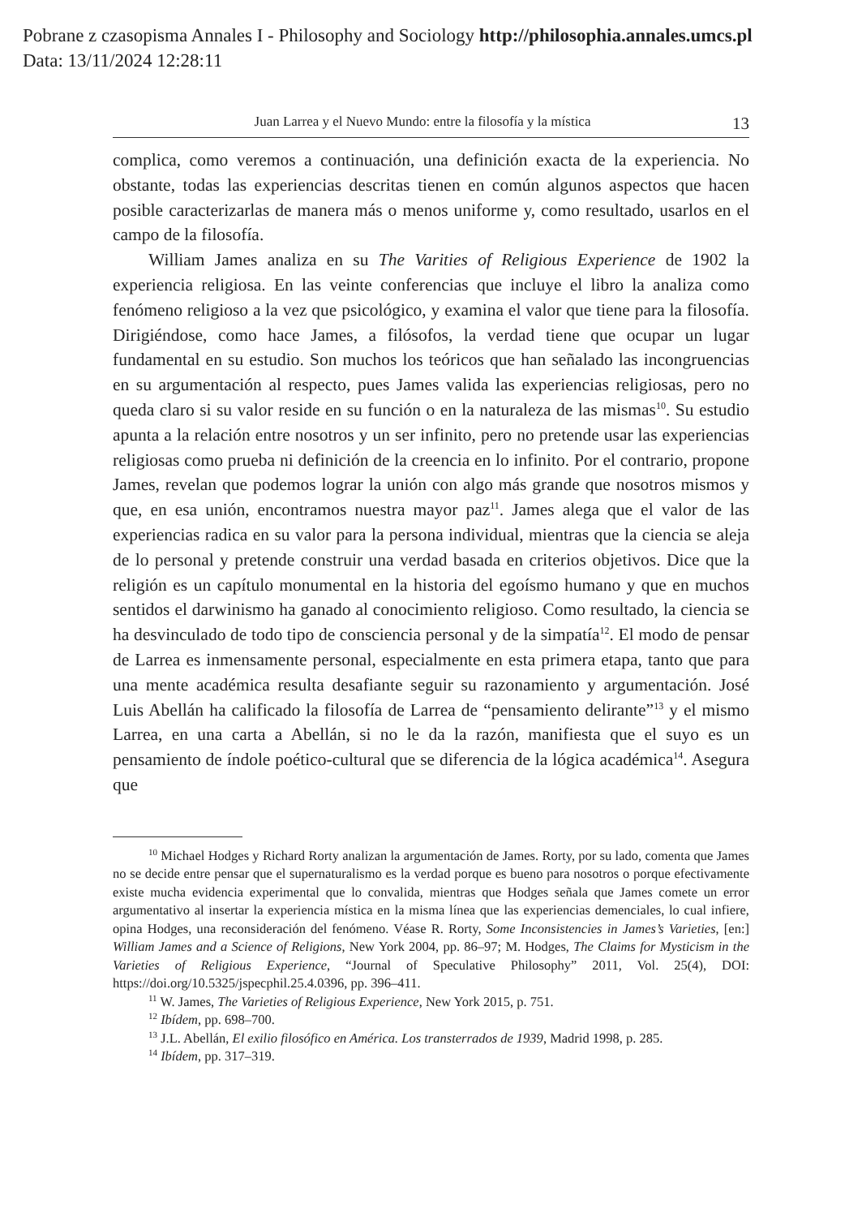Pobrane z czasopisma Annales I - Philosophy and Sociology http://philosophia.annales.umcs.pl
Data: 13/11/2024 12:28:11
Juan Larrea y el Nuevo Mundo: entre la filosofía y la mística 13
complica, como veremos a continuación, una definición exacta de la experiencia. No obstante, todas las experiencias descritas tienen en común algunos aspectos que hacen posible caracterizarlas de manera más o menos uniforme y, como resultado, usarlos en el campo de la filosofía.
William James analiza en su The Varities of Religious Experience de 1902 la experiencia religiosa. En las veinte conferencias que incluye el libro la analiza como fenómeno religioso a la vez que psicológico, y examina el valor que tiene para la filosofía. Dirigiéndose, como hace James, a filósofos, la verdad tiene que ocupar un lugar fundamental en su estudio. Son muchos los teóricos que han señalado las incongruencias en su argumentación al respecto, pues James valida las experiencias religiosas, pero no queda claro si su valor reside en su función o en la naturaleza de las mismas<sup>10</sup>. Su estudio apunta a la relación entre nosotros y un ser infinito, pero no pretende usar las experiencias religiosas como prueba ni definición de la creencia en lo infinito. Por el contrario, propone James, revelan que podemos lograr la unión con algo más grande que nosotros mismos y que, en esa unión, encontramos nuestra mayor paz<sup>11</sup>. James alega que el valor de las experiencias radica en su valor para la persona individual, mientras que la ciencia se aleja de lo personal y pretende construir una verdad basada en criterios objetivos. Dice que la religión es un capítulo monumental en la historia del egoísmo humano y que en muchos sentidos el darwinismo ha ganado al conocimiento religioso. Como resultado, la ciencia se ha desvinculado de todo tipo de consciencia personal y de la simpatía<sup>12</sup>. El modo de pensar de Larrea es inmensamente personal, especialmente en esta primera etapa, tanto que para una mente académica resulta desafiante seguir su razonamiento y argumentación. José Luis Abellán ha calificado la filosofía de Larrea de “pensamiento delirante”<sup>13</sup> y el mismo Larrea, en una carta a Abellán, si no le da la razón, manifiesta que el suyo es un pensamiento de índole poético-cultural que se diferencia de la lógica académica<sup>14</sup>. Asegura que
<sup>10</sup> Michael Hodges y Richard Rorty analizan la argumentación de James. Rorty, por su lado, comenta que James no se decide entre pensar que el supernaturalismo es la verdad porque es bueno para nosotros o porque efectivamente existe mucha evidencia experimental que lo convalida, mientras que Hodges señala que James comete un error argumentativo al insertar la experiencia mística en la misma línea que las experiencias demenciales, lo cual infiere, opina Hodges, una reconsideración del fenómeno. Véase R. Rorty, Some Inconsistencies in James’s Varieties, [en:] William James and a Science of Religions, New York 2004, pp. 86–97; M. Hodges, The Claims for Mysticism in the Varieties of Religious Experience, “Journal of Speculative Philosophy” 2011, Vol. 25(4), DOI: https://doi.org/10.5325/jspecphil.25.4.0396, pp. 396–411.
<sup>11</sup> W. James, The Varieties of Religious Experience, New York 2015, p. 751.
<sup>12</sup> Ibídem, pp. 698–700.
<sup>13</sup> J.L. Abellán, El exilio filosófico en América. Los transterrados de 1939, Madrid 1998, p. 285.
<sup>14</sup> Ibídem, pp. 317–319.